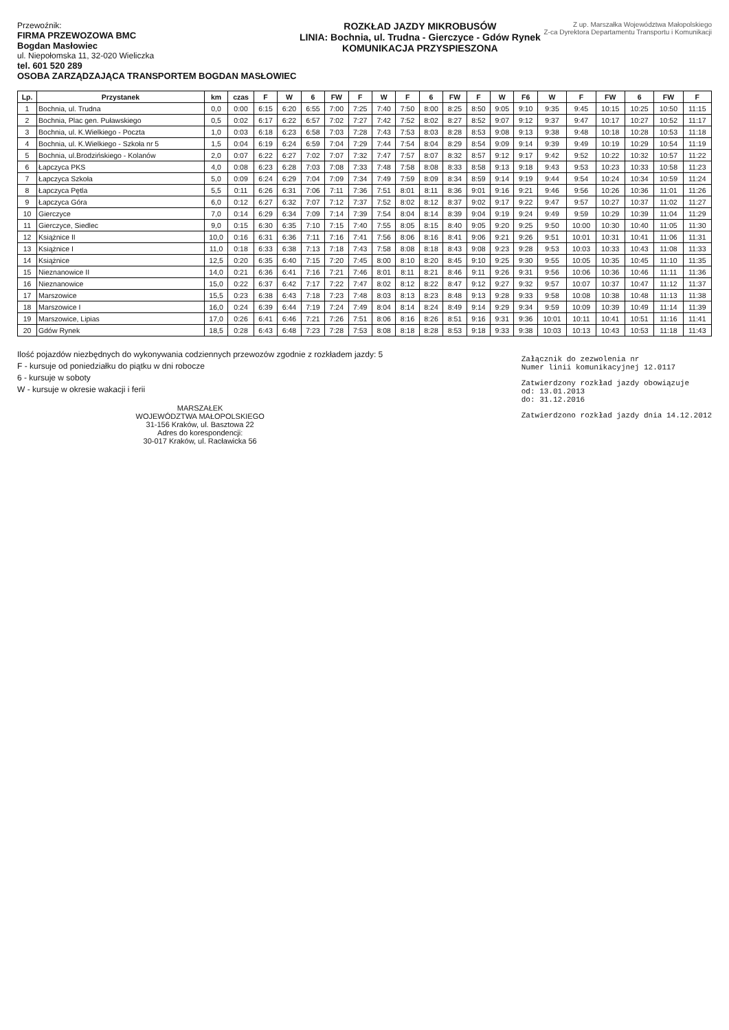Przewoźnik:
FIRMA PRZEWOZOWA BMC
Bogdan Masłowiec
ul. Niepołomska 11, 32-020 Wieliczka
tel. 601 520 289
OSOBA ZARZĄDZAJĄCA TRANSPORTEM BOGDAN MASŁOWIEC
ROZKŁAD JAZDY MIKROBUSÓW
LINIA: Bochnia, ul. Trudna - Gierczyce - Gdów Rynek
KOMUNIKACJA PRZYSPIESZONA
Z up. Marszałka Województwa Małopolskiego
Z-ca Dyrektora Departamentu Transportu i Komunikacji
| Lp. | Przystanek | km | czas | F | W | 6 | FW | F | W | F | 6 | FW | F | W | F6 | W | F | FW | 6 | FW | F |
| --- | --- | --- | --- | --- | --- | --- | --- | --- | --- | --- | --- | --- | --- | --- | --- | --- | --- | --- | --- | --- | --- |
| 1 | Bochnia, ul. Trudna | 0,0 | 0:00 | 6:15 | 6:20 | 6:55 | 7:00 | 7:25 | 7:40 | 7:50 | 8:00 | 8:25 | 8:50 | 9:05 | 9:10 | 9:35 | 9:45 | 10:15 | 10:25 | 10:50 | 11:15 |
| 2 | Bochnia, Plac gen. Puławskiego | 0,5 | 0:02 | 6:17 | 6:22 | 6:57 | 7:02 | 7:27 | 7:42 | 7:52 | 8:02 | 8:27 | 8:52 | 9:07 | 9:12 | 9:37 | 9:47 | 10:17 | 10:27 | 10:52 | 11:17 |
| 3 | Bochnia, ul. K.Wielkiego - Poczta | 1,0 | 0:03 | 6:18 | 6:23 | 6:58 | 7:03 | 7:28 | 7:43 | 7:53 | 8:03 | 8:28 | 8:53 | 9:08 | 9:13 | 9:38 | 9:48 | 10:18 | 10:28 | 10:53 | 11:18 |
| 4 | Bochnia, ul. K.Wielkiego - Szkoła nr 5 | 1,5 | 0:04 | 6:19 | 6:24 | 6:59 | 7:04 | 7:29 | 7:44 | 7:54 | 8:04 | 8:29 | 8:54 | 9:09 | 9:14 | 9:39 | 9:49 | 10:19 | 10:29 | 10:54 | 11:19 |
| 5 | Bochnia, ul.Brodzińskiego - Kolanów | 2,0 | 0:07 | 6:22 | 6:27 | 7:02 | 7:07 | 7:32 | 7:47 | 7:57 | 8:07 | 8:32 | 8:57 | 9:12 | 9:17 | 9:42 | 9:52 | 10:22 | 10:32 | 10:57 | 11:22 |
| 6 | Łapczyca PKS | 4,0 | 0:08 | 6:23 | 6:28 | 7:03 | 7:08 | 7:33 | 7:48 | 7:58 | 8:08 | 8:33 | 8:58 | 9:13 | 9:18 | 9:43 | 9:53 | 10:23 | 10:33 | 10:58 | 11:23 |
| 7 | Łapczyca Szkoła | 5,0 | 0:09 | 6:24 | 6:29 | 7:04 | 7:09 | 7:34 | 7:49 | 7:59 | 8:09 | 8:34 | 8:59 | 9:14 | 9:19 | 9:44 | 9:54 | 10:24 | 10:34 | 10:59 | 11:24 |
| 8 | Łapczyca Pętla | 5,5 | 0:11 | 6:26 | 6:31 | 7:06 | 7:11 | 7:36 | 7:51 | 8:01 | 8:11 | 8:36 | 9:01 | 9:16 | 9:21 | 9:46 | 9:56 | 10:26 | 10:36 | 11:01 | 11:26 |
| 9 | Łapczyca Góra | 6,0 | 0:12 | 6:27 | 6:32 | 7:07 | 7:12 | 7:37 | 7:52 | 8:02 | 8:12 | 8:37 | 9:02 | 9:17 | 9:22 | 9:47 | 9:57 | 10:27 | 10:37 | 11:02 | 11:27 |
| 10 | Gierczyce | 7,0 | 0:14 | 6:29 | 6:34 | 7:09 | 7:14 | 7:39 | 7:54 | 8:04 | 8:14 | 8:39 | 9:04 | 9:19 | 9:24 | 9:49 | 9:59 | 10:29 | 10:39 | 11:04 | 11:29 |
| 11 | Gierczyce, Siedlec | 9,0 | 0:15 | 6:30 | 6:35 | 7:10 | 7:15 | 7:40 | 7:55 | 8:05 | 8:15 | 8:40 | 9:05 | 9:20 | 9:25 | 9:50 | 10:00 | 10:30 | 10:40 | 11:05 | 11:30 |
| 12 | Książnice II | 10,0 | 0:16 | 6:31 | 6:36 | 7:11 | 7:16 | 7:41 | 7:56 | 8:06 | 8:16 | 8:41 | 9:06 | 9:21 | 9:26 | 9:51 | 10:01 | 10:31 | 10:41 | 11:06 | 11:31 |
| 13 | Książnice I | 11,0 | 0:18 | 6:33 | 6:38 | 7:13 | 7:18 | 7:43 | 7:58 | 8:08 | 8:18 | 8:43 | 9:08 | 9:23 | 9:28 | 9:53 | 10:03 | 10:33 | 10:43 | 11:08 | 11:33 |
| 14 | Książnice | 12,5 | 0:20 | 6:35 | 6:40 | 7:15 | 7:20 | 7:45 | 8:00 | 8:10 | 8:20 | 8:45 | 9:10 | 9:25 | 9:30 | 9:55 | 10:05 | 10:35 | 10:45 | 11:10 | 11:35 |
| 15 | Nieznanowice II | 14,0 | 0:21 | 6:36 | 6:41 | 7:16 | 7:21 | 7:46 | 8:01 | 8:11 | 8:21 | 8:46 | 9:11 | 9:26 | 9:31 | 9:56 | 10:06 | 10:36 | 10:46 | 11:11 | 11:36 |
| 16 | Nieznanowice | 15,0 | 0:22 | 6:37 | 6:42 | 7:17 | 7:22 | 7:47 | 8:02 | 8:12 | 8:22 | 8:47 | 9:12 | 9:27 | 9:32 | 9:57 | 10:07 | 10:37 | 10:47 | 11:12 | 11:37 |
| 17 | Marszowice | 15,5 | 0:23 | 6:38 | 6:43 | 7:18 | 7:23 | 7:48 | 8:03 | 8:13 | 8:23 | 8:48 | 9:13 | 9:28 | 9:33 | 9:58 | 10:08 | 10:38 | 10:48 | 11:13 | 11:38 |
| 18 | Marszowice I | 16,0 | 0:24 | 6:39 | 6:44 | 7:19 | 7:24 | 7:49 | 8:04 | 8:14 | 8:24 | 8:49 | 9:14 | 9:29 | 9:34 | 9:59 | 10:09 | 10:39 | 10:49 | 11:14 | 11:39 |
| 19 | Marszowice, Lipias | 17,0 | 0:26 | 6:41 | 6:46 | 7:21 | 7:26 | 7:51 | 8:06 | 8:16 | 8:26 | 8:51 | 9:16 | 9:31 | 9:36 | 10:01 | 10:11 | 10:41 | 10:51 | 11:16 | 11:41 |
| 20 | Gdów Rynek | 18,5 | 0:28 | 6:43 | 6:48 | 7:23 | 7:28 | 7:53 | 8:08 | 8:18 | 8:28 | 8:53 | 9:18 | 9:33 | 9:38 | 10:03 | 10:13 | 10:43 | 10:53 | 11:18 | 11:43 |
Ilość pojazdów niezbędnych do wykonywania codziennych przewozów zgodnie z rozkładem jazdy: 5
F - kursuje od poniedziałku do piątku w dni robocze
6 - kursuje w soboty
W - kursuje w okresie wakacji i ferii
MARSZAŁEK
WOJEWÓDZTWA MAŁOPOLSKIEGO
31-156 Kraków, ul. Basztowa 22
Adres do korespondencji:
30-017 Kraków, ul. Racławicka 56
Załącznik do zezwolenia nr
Numer linii komunikacyjnej 12.0117
Zatwierdzony rozkład jazdy obowiązuje
od: 13.01.2013
do: 31.12.2016
Zatwierdzono rozkład jazdy dnia 14.12.2012